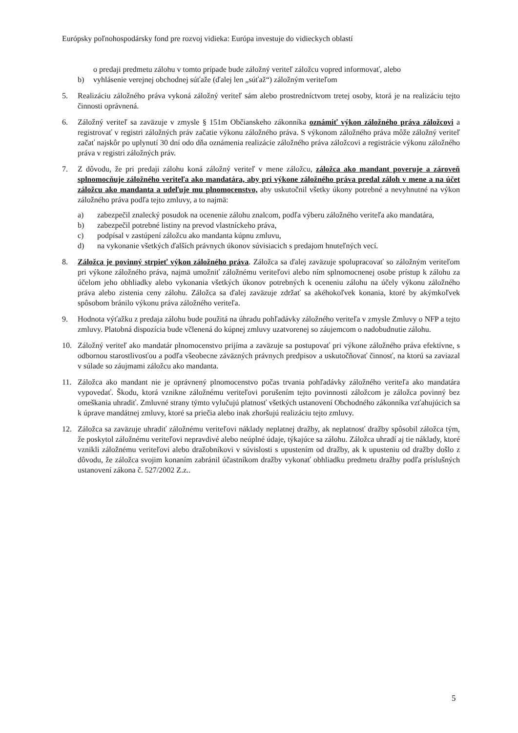Európsky poľnohospodársky fond pre rozvoj vidieka: Európa investuje do vidieckych oblastí
o predaji predmetu zálohu v tomto prípade bude záložný veriteľ záložcu vopred informovať, alebo
b) vyhlásenie verejnej obchodnej súťaže (ďalej len „súťaž“) záložným veriteľom
5. Realizáciu záložného práva vykoná záložný veriteľ sám alebo prostredníctvom tretej osoby, ktorá je na realizáciu tejto činnosti oprávnená.
6. Záložný veriteľ sa zaväzuje v zmysle § 151m Občianskeho zákonníka oznámiť výkon záložného práva záložcovi a registrovať v registri záložných práv začatie výkonu záložného práva. S výkonom záložného práva môže záložný veriteľ začať najskôr po uplynutí 30 dní odo dňa oznámenia realizácie záložného práva záložcovi a registrácie výkonu záložného práva v registri záložných práv.
7. Z dôvodu, že pri predaji zálohu koná záložný veriteľ v mene záložcu, záložca ako mandant poveruje a zároveň splnomocňuje záložného veriteľa ako mandatára, aby pri výkone záložného práva predal záloh v mene a na účet záložcu ako mandanta a udeľuje mu plnomocenstvo, aby uskutočnil všetky úkony potrebné a nevyhnutné na výkon záložného práva podľa tejto zmluvy, a to najmä:
a) zabezpečil znalecký posudok na ocenenie zálohu znalcom, podľa výberu záložného veriteľa ako mandatára,
b) zabezpečil potrebné listiny na prevod vlastníckeho práva,
c) podpísal v zastúpení záložcu ako mandanta kúpnu zmluvu,
d) na vykonanie všetkých ďalších právnych úkonov súvisiacich s predajom hnuteľných vecí.
8. Záložca je povinný strpieť výkon záložného práva. Záložca sa ďalej zaväzuje spolupracovať so záložným veriteľom pri výkone záložného práva, najmä umožniť záložnému veriteľovi alebo ním splnomocnenej osobe prístup k zálohu za účelom jeho obhliadky alebo vykonania všetkých úkonov potrebných k oceneniu zálohu na účely výkonu záložného práva alebo zistenia ceny zálohu. Záložca sa ďalej zaväzuje zdržať sa akéhokoľvek konania, ktoré by akýmkoľvek spôsobom bránilo výkonu práva záložného veriteľa.
9. Hodnota výťažku z predaja zálohu bude použitá na úhradu pohľadávky záložného veriteľa v zmysle Zmluvy o NFP a tejto zmluvy. Platobná dispozícia bude včlenená do kúpnej zmluvy uzatvorenej so záujemcom o nadobudnutie zálohu.
10. Záložný veriteľ ako mandatár plnomocenstvo prijíma a zaväzuje sa postupovať pri výkone záložného práva efektívne, s odbornou starostlivosťou a podľa všeobecne záväzných právnych predpisov a uskutočňovať činnosť, na ktorú sa zaviazal v súlade so záujmami záložcu ako mandanta.
11. Záložca ako mandant nie je oprávnený plnomocenstvo počas trvania pohľadávky záložného veriteľa ako mandatára vypovedať. Škodu, ktorá vznikne záložnému veriteľovi porušením tejto povinnosti záložcom je záložca povinný bez omeškania uhradiť. Zmluvné strany týmto vylučujú platnosť všetkých ustanovení Obchodného zákonníka vzťahujúcich sa k úprave mandátnej zmluvy, ktoré sa priečia alebo inak zhoršujú realizáciu tejto zmluvy.
12. Záložca sa zaväzuje uhradiť záložnému veriteľovi náklady neplatnej dražby, ak neplatnosť dražby spôsobil záložca tým, že poskytol záložnému veriteľovi nepravdivé alebo neúplné údaje, týkajúce sa zálohu. Záložca uhradí aj tie náklady, ktoré vznikli záložnému veriteľovi alebo dražobníkovi v súvislosti s upustením od dražby, ak k upusteniu od dražby došlo z dôvodu, že záložca svojim konaním zabránil účastníkom dražby vykonať obhliadku predmetu dražby podľa príslušných ustanovení zákona č. 527/2002 Z.z..
5